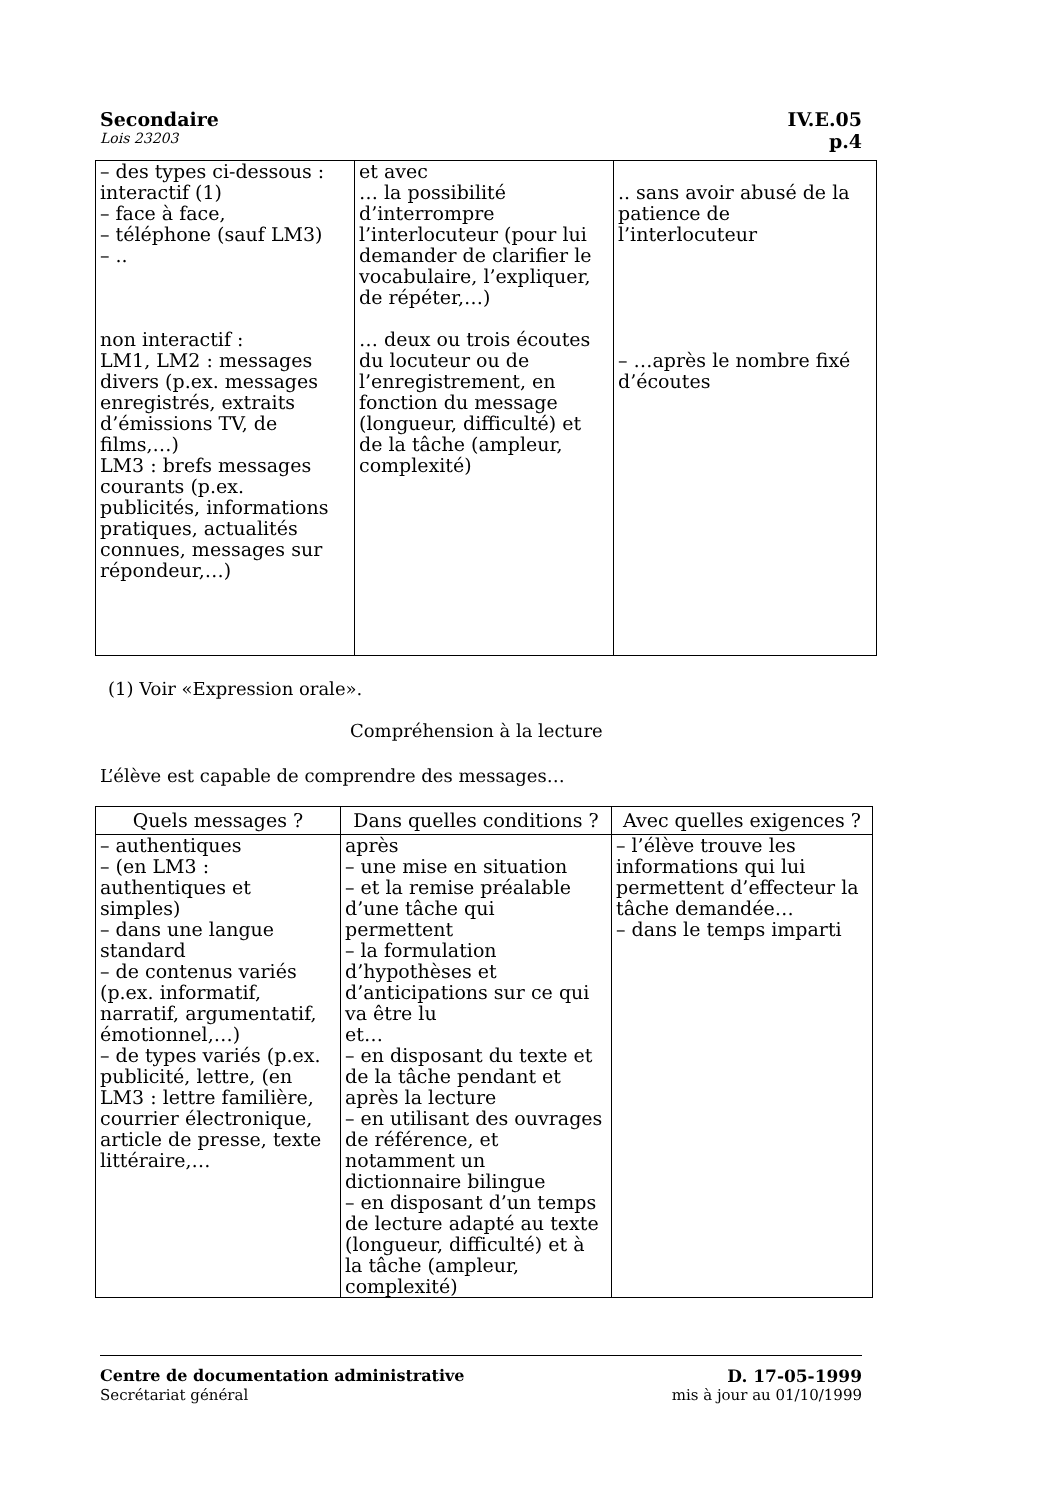Secondaire IV.E.05
Lois 23203 p.4
| – des types ci-dessous : interactif (1) – face à face, – téléphone (sauf LM3) – .. non interactif : LM1, LM2 : messages divers (p.ex. messages enregistrés, extraits d’émissions TV, de films,…) LM3 : brefs messages courants (p.ex. publicités, informations pratiques, actualités connues, messages sur répondeur,…) | et avec … la possibilité d’interrompre l’interlocuteur (pour lui demander de clarifier le vocabulaire, l’expliquer, de répéter,…) … deux ou trois écoutes du locuteur ou de l’enregistrement, en fonction du message (longueur, difficulté) et de la tâche (ampleur, complexité) | .. sans avoir abusé de la patience de l’interlocuteur – …après le nombre fixé d’écoutes |
(1) Voir «Expression orale».
Compréhension à la lecture
L’élève est capable de comprendre des messages…
| Quels messages ? | Dans quelles conditions ? | Avec quelles exigences ? |
| --- | --- | --- |
| – authentiques – (en LM3 : authentiques et simples) – dans une langue standard – de contenus variés (p.ex. informatif, narratif, argumentatif, émotionnel,…) – de types variés (p.ex. publicité, lettre, (en LM3 : lettre familière, courrier électronique, article de presse, texte littéraire,… | après – une mise en situation – et la remise préalable d’une tâche qui permettent – la formulation d’hypothèses et d’anticipations sur ce qui va être lu et… – en disposant du texte et de la tâche pendant et après la lecture – en utilisant des ouvrages de référence, et notamment un dictionnaire bilingue – en disposant d’un temps de lecture adapté au texte (longueur, difficulté) et à la tâche (ampleur, complexité) | – l’élève trouve les informations qui lui permettent d’effecteur la tâche demandée… – dans le temps imparti |
Centre de documentation administrative D. 17-05-1999
Secrétariat général mis à jour au 01/10/1999